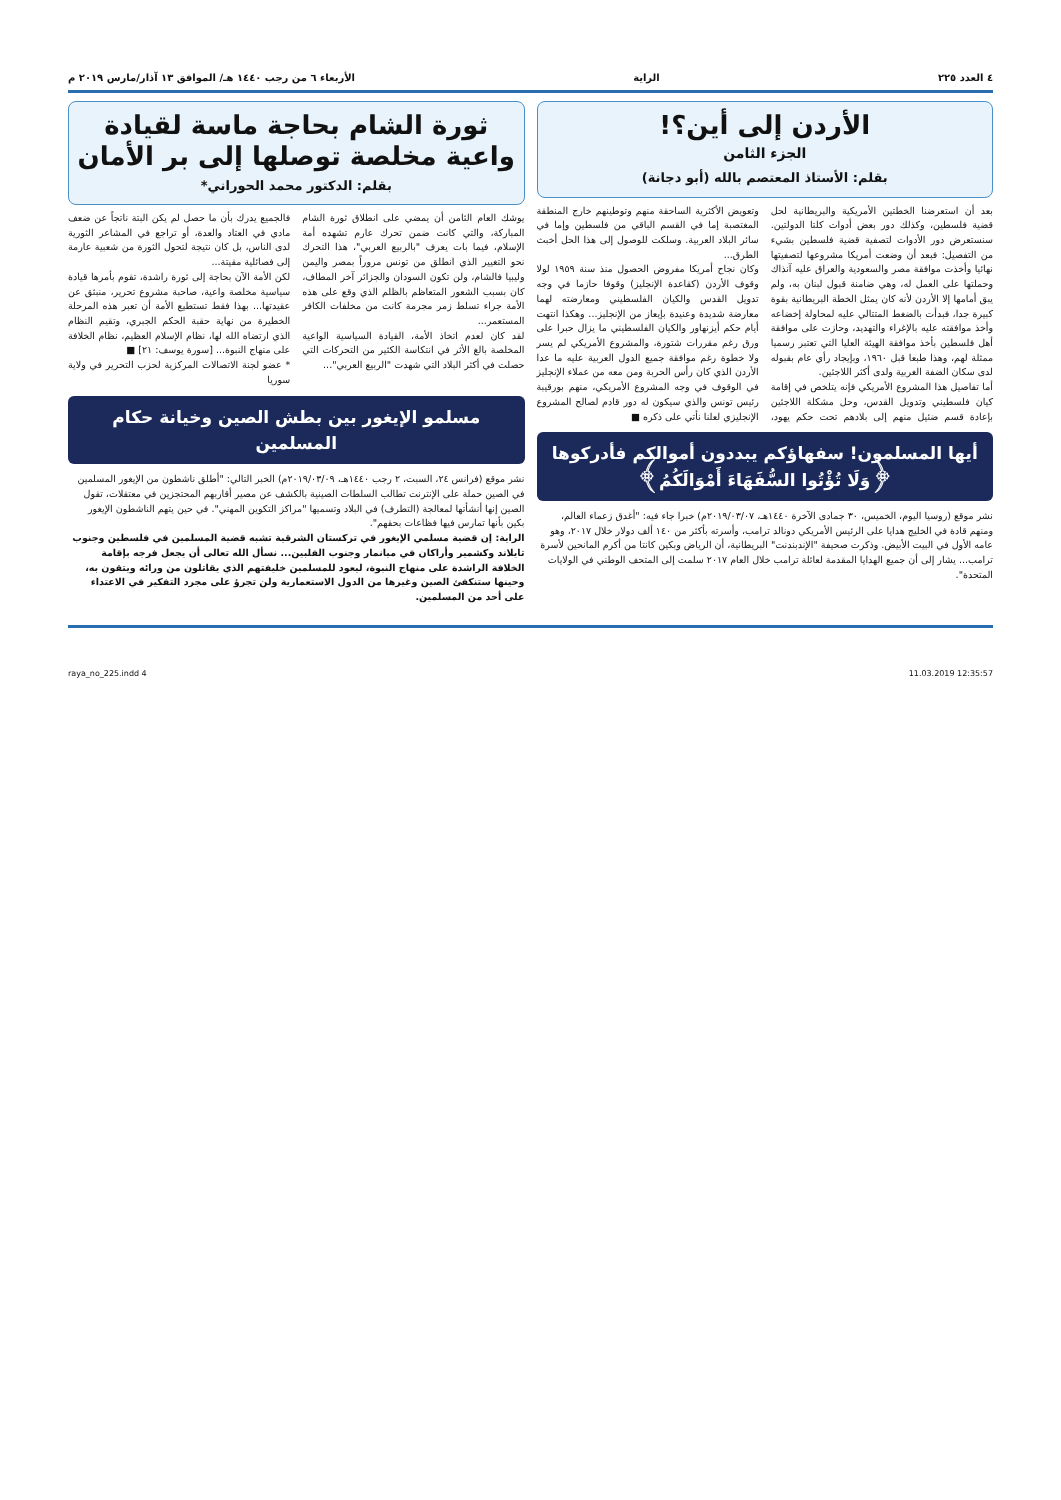٤ العدد ٢٢٥ الراية الأربعاء ٦ من رجب ١٤٤٠ هـ/ الموافق ١٣ آذار/مارس ٢٠١٩ م
الأردن إلى أين؟!
الجزء الثامن
بقلم: الأستاذ المعتصم بالله (أبو دجانة)
بعد أن استعرضنا الخطتين الأمريكية والبريطانية لحل قضية فلسطين، وكذلك دور بعض أدوات كلتا الدولتين. سنستعرض دور الأدوات لتصفية قضية فلسطين بشيء من التفصيل: فبعد أن وضعت أمريكا مشروعها لتصفيتها نهائيا وأخذت موافقة مصر والسعودية والعراق عليه آنذاك وحملتها على العمل له، وهي ضامنة قبول لبنان به، ولم يبق أمامها إلا الأردن لأنه كان يمثل الخطة البريطانية بقوة كبيرة جدا، فبدأت بالضغط المتتالي عليه لمحاولة إخضاعه وأخذ موافقته عليه بالإغراء والتهديد، وحازت على موافقة أهل فلسطين بأخذ موافقة الهيئة العليا التي تعتبر رسميا ممثلة لهم، وهذا طبعا قبل ١٩٦٠، وبإيجاد رأي عام بقبوله لدى سكان الضفة الغربية ولدى أكثر اللاجئين.
أما تفاصيل هذا المشروع الأمريكي فإنه يتلخص في إقامة كيان فلسطيني وتدويل القدس، وحل مشكلة اللاجئين بإعادة قسم ضئيل منهم إلى بلادهم تحت حكم يهود، وتعويض الأكثرية الساحقة منهم وتوطينهم خارج المنطقة المغتصبة إما في القسم الباقي من فلسطين وإما في سائر البلاد العربية. وسلكت للوصول إلى هذا الحل أخبث الطرق...
وكان نجاح أمريكا مفروض الحصول منذ سنة ١٩٥٩ لولا وقوف الأردن (كقاعدة الإنجليز) وقوفا حازما في وجه تدويل القدس والكيان الفلسطيني ومعارضته لهما معارضة شديدة وعنيدة بإيعاز من الإنجليز... وهكذا انتهت أيام حكم أيزنهاور والكيان الفلسطيني ما يزال حبرا على ورق رغم مقررات شتورة، والمشروع الأمريكي لم يسر ولا خطوة رغم موافقة جميع الدول العربية عليه ما عدا الأردن الذي كان رأس الحربة ومن معه من عملاء الإنجليز في الوقوف في وجه المشروع الأمريكي، منهم بورقيبة رئيس تونس والذي سيكون له دور قادم لصالح المشروع الإنجليزي لعلنا نأتي على ذكره ■
أيها المسلمون! سفهاؤكم يبددون أموالكم فأدركوها
﴿وَلَا تُؤْتُوا السُّفَهَاءَ أَمْوَالَكُمُ﴾
نشر موقع (روسيا اليوم، الخميس، ٣٠ جمادى الآخرة ١٤٤٠هـ، ٢٠١٩/٠٣/٠٧م) خبرا جاء فيه: "أغدق زعماء العالم، ومنهم قادة في الخليج هدايا على الرئيس الأمريكي دونالد ترامب، وأسرته بأكثر من ١٤٠ ألف دولار خلال ٢٠١٧، وهو عامه الأول في البيت الأبيض. وذكرت صحيفة "الإندبندنت" البريطانية، أن الرياض وبكين كانتا من أكرم المانحين لأسرة ترامب... يشار إلى أن جميع الهدايا المقدمة لعائلة ترامب خلال العام ٢٠١٧ سلمت إلى المتحف الوطني في الولايات المتحدة".
ثورة الشام بحاجة ماسة لقيادة واعية مخلصة توصلها إلى بر الأمان
بقلم: الدكتور محمد الحوراني*
يوشك العام الثامن أن يمضي على انطلاق ثورة الشام المباركة، والتي كانت ضمن تحرك عارم تشهده أمة الإسلام، فيما بات يعرف "بالربيع العربي"، هذا التحرك نحو التغيير الذي انطلق من تونس مروراً بمصر واليمن وليبيا فالشام، ولن تكون السودان والجزائر آخر المطاف، كان بسبب الشعور المتعاظم بالظلم الذي وقع على هذه الأمة جراء تسلط زمر مجرمة كانت من مخلفات الكافر المستعمر...
لقد كان لعدم اتخاذ الأمة، القيادة السياسية الواعية المخلصة بالغ الأثر في انتكاسة الكثير من التحركات التي حصلت في أكثر البلاد التي شهدت "الربيع العربي"...
فالجميع يدرك بأن ما حصل لم يكن البتة ناتجاً عن ضعف مادي في العتاد والعدة، أو تراجع في المشاعر الثورية لدى الناس، بل كان نتيجة لتحول الثورة من شعبية عارمة إلى فصائلية مقيتة...
لكن الأمة الآن بحاجة إلى ثورة راشدة، تقوم بأمرها قيادة سياسية مخلصة واعية، صاحبة مشروع تحرير، منبثق عن عقيدتها... بهذا فقط تستطيع الأمة أن تعبر هذه المرحلة الخطيرة من نهاية حقبة الحكم الجبري، وتقيم النظام الذي ارتضاه الله لها، نظام الإسلام العظيم، نظام الخلافة على منهاج النبوة... [سورة يوسف: ٢١] ■
* عضو لجنة الاتصالات المركزية لحزب التحرير في ولاية سوريا
مسلمو الإيغور بين بطش الصين وخيانة حكام المسلمين
نشر موقع (فرانس ٢٤، السبت، ٢ رجب ١٤٤٠هـ، ٢٠١٩/٠٣/٠٩م) الخبر التالي: "أطلق ناشطون من الإيغور المسلمين في الصين حملة على الإنترنت تطالب السلطات الصينية بالكشف عن مصير أقاربهم المحتجزين في معتقلات، تقول الصين إنها أنشأتها لمعالجة (التطرف) في البلاد وتسميها "مراكز التكوين المهني". في حين يتهم الناشطون الإيغور بكين بأنها تمارس فيها فظاعات بحقهم".
الراية: إن قضية مسلمي الإيغور في تركستان الشرقية تشبه قضية المسلمين في فلسطين وجنوب تايلاند وكشمير وأراكان في ميانمار وجنوب الفلبين... نسأل الله تعالى أن يجعل فرجه بإقامة الخلافة الراشدة على منهاج النبوة، ليعود للمسلمين خليفتهم الذي يقاتلون من ورائه ويتقون به، وحينها ستنكفئ الصين وغيرها من الدول الاستعمارية ولن تجرؤ على مجرد التفكير في الاعتداء على أحد من المسلمين.
raya_no_225.indd 4 11.03.2019 12:35:57